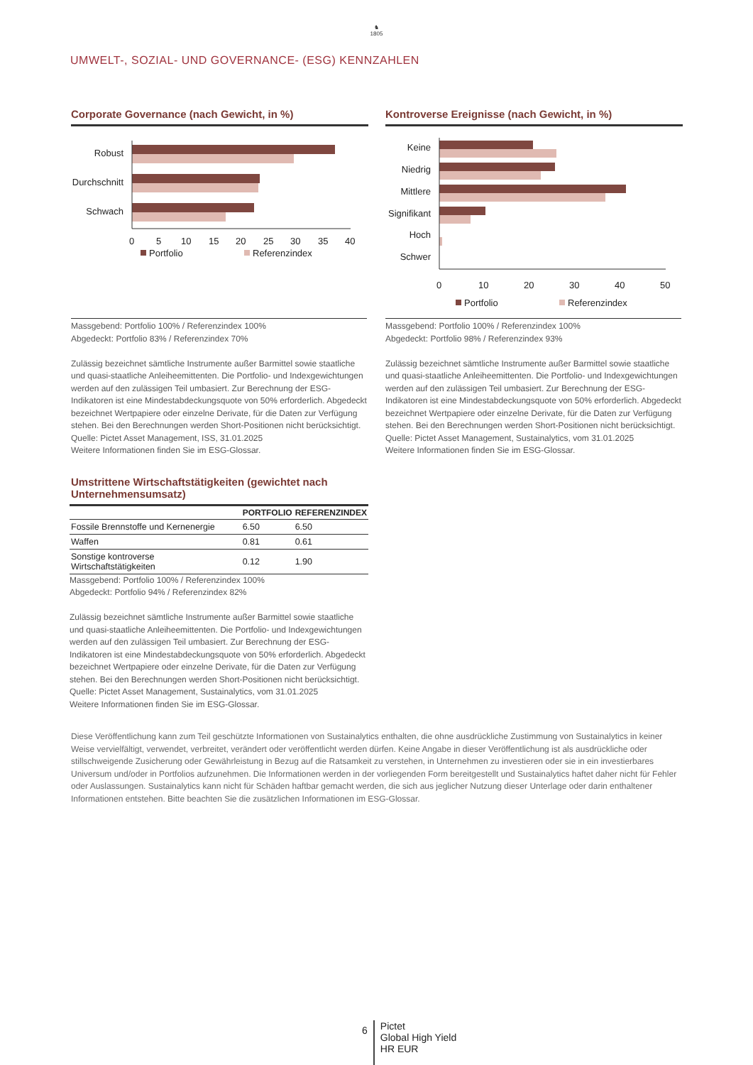♞
1805
UMWELT-, SOZIAL- UND GOVERNANCE- (ESG) KENNZAHLEN
Corporate Governance (nach Gewicht, in %)
Robust
Durchschnitt
Schwach
0
5
10
15
20
25
30
35
40
Portfolio
Referenzindex
Massgebend: Portfolio 100% / Referenzindex 100%
Abgedeckt: Portfolio 83% / Referenzindex 70%
Zulässig bezeichnet sämtliche Instrumente außer Barmittel sowie staatliche und quasi-staatliche Anleiheemittenten. Die Portfolio- und Indexgewichtungen werden auf den zulässigen Teil umbasiert. Zur Berechnung der ESG-Indikatoren ist eine Mindestabdeckungsquote von 50% erforderlich. Abgedeckt bezeichnet Wertpapiere oder einzelne Derivate, für die Daten zur Verfügung stehen. Bei den Berechnungen werden Short-Positionen nicht berücksichtigt.
Quelle: Pictet Asset Management, ISS, 31.01.2025
Weitere Informationen finden Sie im ESG-Glossar.
Umstrittene Wirtschaftstätigkeiten (gewichtet nach Unternehmensumsatz)
| | PORTFOLIO | REFERENZINDEX |
| --- | --- | --- |
| Fossile Brennstoffe und Kernenergie | 6.50 | 6.50 |
| Waffen | 0.81 | 0.61 |
| Sonstige kontroverse Wirtschaftstätigkeiten | 0.12 | 1.90 |
Massgebend: Portfolio 100% / Referenzindex 100%
Abgedeckt: Portfolio 94% / Referenzindex 82%
Zulässig bezeichnet sämtliche Instrumente außer Barmittel sowie staatliche und quasi-staatliche Anleiheemittenten. Die Portfolio- und Indexgewichtungen werden auf den zulässigen Teil umbasiert. Zur Berechnung der ESG-Indikatoren ist eine Mindestabdeckungsquote von 50% erforderlich. Abgedeckt bezeichnet Wertpapiere oder einzelne Derivate, für die Daten zur Verfügung stehen. Bei den Berechnungen werden Short-Positionen nicht berücksichtigt.
Quelle: Pictet Asset Management, Sustainalytics, vom 31.01.2025
Weitere Informationen finden Sie im ESG-Glossar.
Kontroverse Ereignisse (nach Gewicht, in %)
Keine
Niedrig
Mittlere
Signifikant
Hoch
Schwer
0
10
20
30
40
50
Portfolio
Referenzindex
Massgebend: Portfolio 100% / Referenzindex 100%
Abgedeckt: Portfolio 98% / Referenzindex 93%
Zulässig bezeichnet sämtliche Instrumente außer Barmittel sowie staatliche und quasi-staatliche Anleiheemittenten. Die Portfolio- und Indexgewichtungen werden auf den zulässigen Teil umbasiert. Zur Berechnung der ESG-Indikatoren ist eine Mindestabdeckungsquote von 50% erforderlich. Abgedeckt bezeichnet Wertpapiere oder einzelne Derivate, für die Daten zur Verfügung stehen. Bei den Berechnungen werden Short-Positionen nicht berücksichtigt.
Quelle: Pictet Asset Management, Sustainalytics, vom 31.01.2025
Weitere Informationen finden Sie im ESG-Glossar.
Diese Veröffentlichung kann zum Teil geschützte Informationen von Sustainalytics enthalten, die ohne ausdrückliche Zustimmung von Sustainalytics in keiner Weise vervielfältigt, verwendet, verbreitet, verändert oder veröffentlicht werden dürfen. Keine Angabe in dieser Veröffentlichung ist als ausdrückliche oder stillschweigende Zusicherung oder Gewährleistung in Bezug auf die Ratsamkeit zu verstehen, in Unternehmen zu investieren oder sie in ein investierbares Universum und/oder in Portfolios aufzunehmen. Die Informationen werden in der vorliegenden Form bereitgestellt und Sustainalytics haftet daher nicht für Fehler oder Auslassungen. Sustainalytics kann nicht für Schäden haftbar gemacht werden, die sich aus jeglicher Nutzung dieser Unterlage oder darin enthaltener Informationen entstehen. Bitte beachten Sie die zusätzlichen Informationen im ESG-Glossar.
6
Pictet
Global High Yield
HR EUR